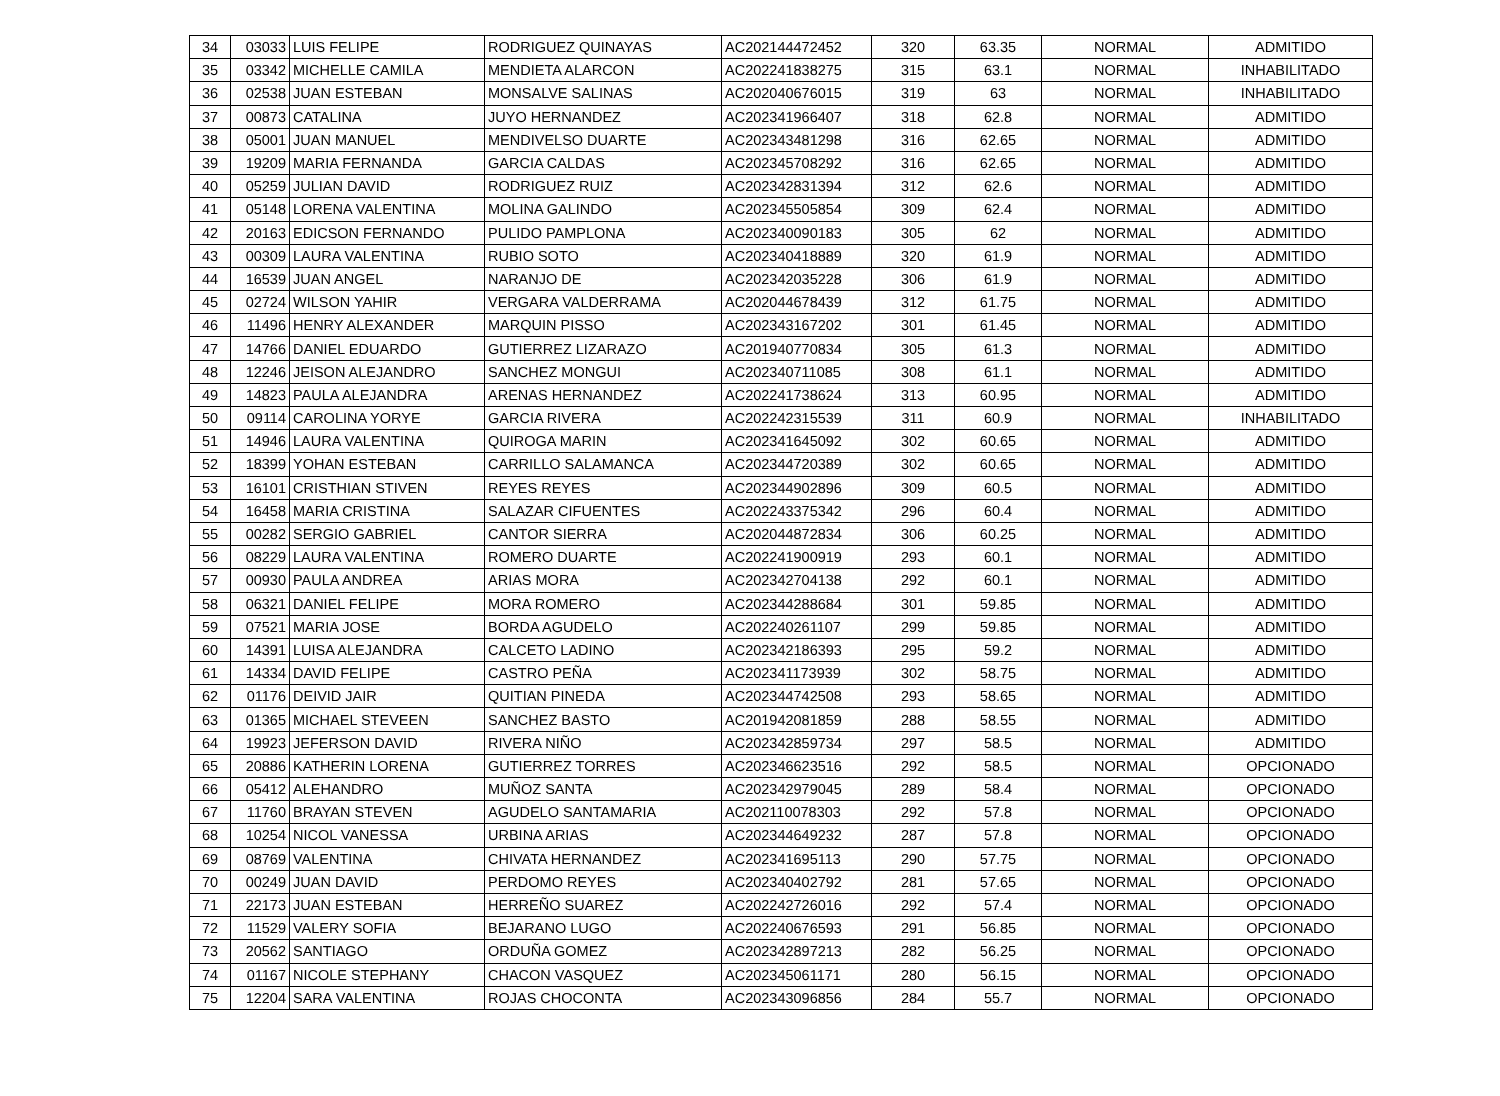| 34 | 03033 | LUIS FELIPE | RODRIGUEZ QUINAYAS | AC202144472452 | 320 | 63.35 | NORMAL | ADMITIDO |
| 35 | 03342 | MICHELLE CAMILA | MENDIETA ALARCON | AC202241838275 | 315 | 63.1 | NORMAL | INHABILITADO |
| 36 | 02538 | JUAN ESTEBAN | MONSALVE SALINAS | AC202040676015 | 319 | 63 | NORMAL | INHABILITADO |
| 37 | 00873 | CATALINA | JUYO HERNANDEZ | AC202341966407 | 318 | 62.8 | NORMAL | ADMITIDO |
| 38 | 05001 | JUAN MANUEL | MENDIVELSO DUARTE | AC202343481298 | 316 | 62.65 | NORMAL | ADMITIDO |
| 39 | 19209 | MARIA FERNANDA | GARCIA CALDAS | AC202345708292 | 316 | 62.65 | NORMAL | ADMITIDO |
| 40 | 05259 | JULIAN DAVID | RODRIGUEZ RUIZ | AC202342831394 | 312 | 62.6 | NORMAL | ADMITIDO |
| 41 | 05148 | LORENA VALENTINA | MOLINA GALINDO | AC202345505854 | 309 | 62.4 | NORMAL | ADMITIDO |
| 42 | 20163 | EDICSON FERNANDO | PULIDO PAMPLONA | AC202340090183 | 305 | 62 | NORMAL | ADMITIDO |
| 43 | 00309 | LAURA VALENTINA | RUBIO SOTO | AC202340418889 | 320 | 61.9 | NORMAL | ADMITIDO |
| 44 | 16539 | JUAN ANGEL | NARANJO DE | AC202342035228 | 306 | 61.9 | NORMAL | ADMITIDO |
| 45 | 02724 | WILSON YAHIR | VERGARA VALDERRAMA | AC202044678439 | 312 | 61.75 | NORMAL | ADMITIDO |
| 46 | 11496 | HENRY ALEXANDER | MARQUIN PISSO | AC202343167202 | 301 | 61.45 | NORMAL | ADMITIDO |
| 47 | 14766 | DANIEL EDUARDO | GUTIERREZ LIZARAZO | AC201940770834 | 305 | 61.3 | NORMAL | ADMITIDO |
| 48 | 12246 | JEISON ALEJANDRO | SANCHEZ MONGUI | AC202340711085 | 308 | 61.1 | NORMAL | ADMITIDO |
| 49 | 14823 | PAULA ALEJANDRA | ARENAS HERNANDEZ | AC202241738624 | 313 | 60.95 | NORMAL | ADMITIDO |
| 50 | 09114 | CAROLINA YORYE | GARCIA RIVERA | AC202242315539 | 311 | 60.9 | NORMAL | INHABILITADO |
| 51 | 14946 | LAURA VALENTINA | QUIROGA MARIN | AC202341645092 | 302 | 60.65 | NORMAL | ADMITIDO |
| 52 | 18399 | YOHAN ESTEBAN | CARRILLO SALAMANCA | AC202344720389 | 302 | 60.65 | NORMAL | ADMITIDO |
| 53 | 16101 | CRISTHIAN STIVEN | REYES REYES | AC202344902896 | 309 | 60.5 | NORMAL | ADMITIDO |
| 54 | 16458 | MARIA CRISTINA | SALAZAR CIFUENTES | AC202243375342 | 296 | 60.4 | NORMAL | ADMITIDO |
| 55 | 00282 | SERGIO GABRIEL | CANTOR SIERRA | AC202044872834 | 306 | 60.25 | NORMAL | ADMITIDO |
| 56 | 08229 | LAURA VALENTINA | ROMERO DUARTE | AC202241900919 | 293 | 60.1 | NORMAL | ADMITIDO |
| 57 | 00930 | PAULA ANDREA | ARIAS MORA | AC202342704138 | 292 | 60.1 | NORMAL | ADMITIDO |
| 58 | 06321 | DANIEL FELIPE | MORA ROMERO | AC202344288684 | 301 | 59.85 | NORMAL | ADMITIDO |
| 59 | 07521 | MARIA JOSE | BORDA AGUDELO | AC202240261107 | 299 | 59.85 | NORMAL | ADMITIDO |
| 60 | 14391 | LUISA ALEJANDRA | CALCETO LADINO | AC202342186393 | 295 | 59.2 | NORMAL | ADMITIDO |
| 61 | 14334 | DAVID FELIPE | CASTRO PEÑA | AC202341173939 | 302 | 58.75 | NORMAL | ADMITIDO |
| 62 | 01176 | DEIVID JAIR | QUITIAN PINEDA | AC202344742508 | 293 | 58.65 | NORMAL | ADMITIDO |
| 63 | 01365 | MICHAEL STEVEEN | SANCHEZ BASTO | AC201942081859 | 288 | 58.55 | NORMAL | ADMITIDO |
| 64 | 19923 | JEFERSON DAVID | RIVERA NIÑO | AC202342859734 | 297 | 58.5 | NORMAL | ADMITIDO |
| 65 | 20886 | KATHERIN LORENA | GUTIERREZ TORRES | AC202346623516 | 292 | 58.5 | NORMAL | OPCIONADO |
| 66 | 05412 | ALEHANDRO | MUÑOZ SANTA | AC202342979045 | 289 | 58.4 | NORMAL | OPCIONADO |
| 67 | 11760 | BRAYAN STEVEN | AGUDELO SANTAMARIA | AC202110078303 | 292 | 57.8 | NORMAL | OPCIONADO |
| 68 | 10254 | NICOL VANESSA | URBINA ARIAS | AC202344649232 | 287 | 57.8 | NORMAL | OPCIONADO |
| 69 | 08769 | VALENTINA | CHIVATA HERNANDEZ | AC202341695113 | 290 | 57.75 | NORMAL | OPCIONADO |
| 70 | 00249 | JUAN DAVID | PERDOMO REYES | AC202340402792 | 281 | 57.65 | NORMAL | OPCIONADO |
| 71 | 22173 | JUAN ESTEBAN | HERREÑO SUAREZ | AC202242726016 | 292 | 57.4 | NORMAL | OPCIONADO |
| 72 | 11529 | VALERY SOFIA | BEJARANO LUGO | AC202240676593 | 291 | 56.85 | NORMAL | OPCIONADO |
| 73 | 20562 | SANTIAGO | ORDUÑA GOMEZ | AC202342897213 | 282 | 56.25 | NORMAL | OPCIONADO |
| 74 | 01167 | NICOLE STEPHANY | CHACON VASQUEZ | AC202345061171 | 280 | 56.15 | NORMAL | OPCIONADO |
| 75 | 12204 | SARA VALENTINA | ROJAS CHOCONTA | AC202343096856 | 284 | 55.7 | NORMAL | OPCIONADO |